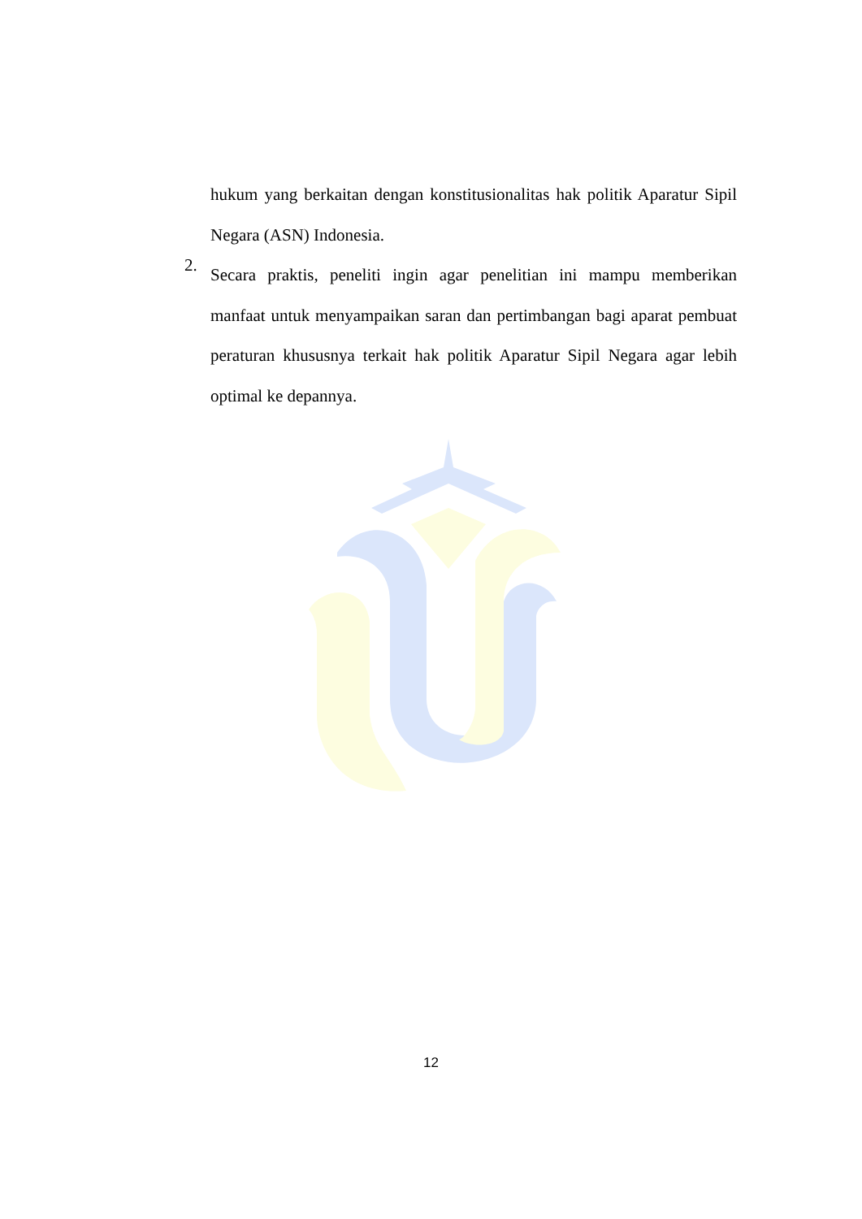hukum yang berkaitan dengan konstitusionalitas hak politik Aparatur Sipil Negara (ASN) Indonesia.
2.
Secara praktis, peneliti ingin agar penelitian ini mampu memberikan manfaat untuk menyampaikan saran dan pertimbangan bagi aparat pembuat peraturan khususnya terkait hak politik Aparatur Sipil Negara agar lebih optimal ke depannya.
12